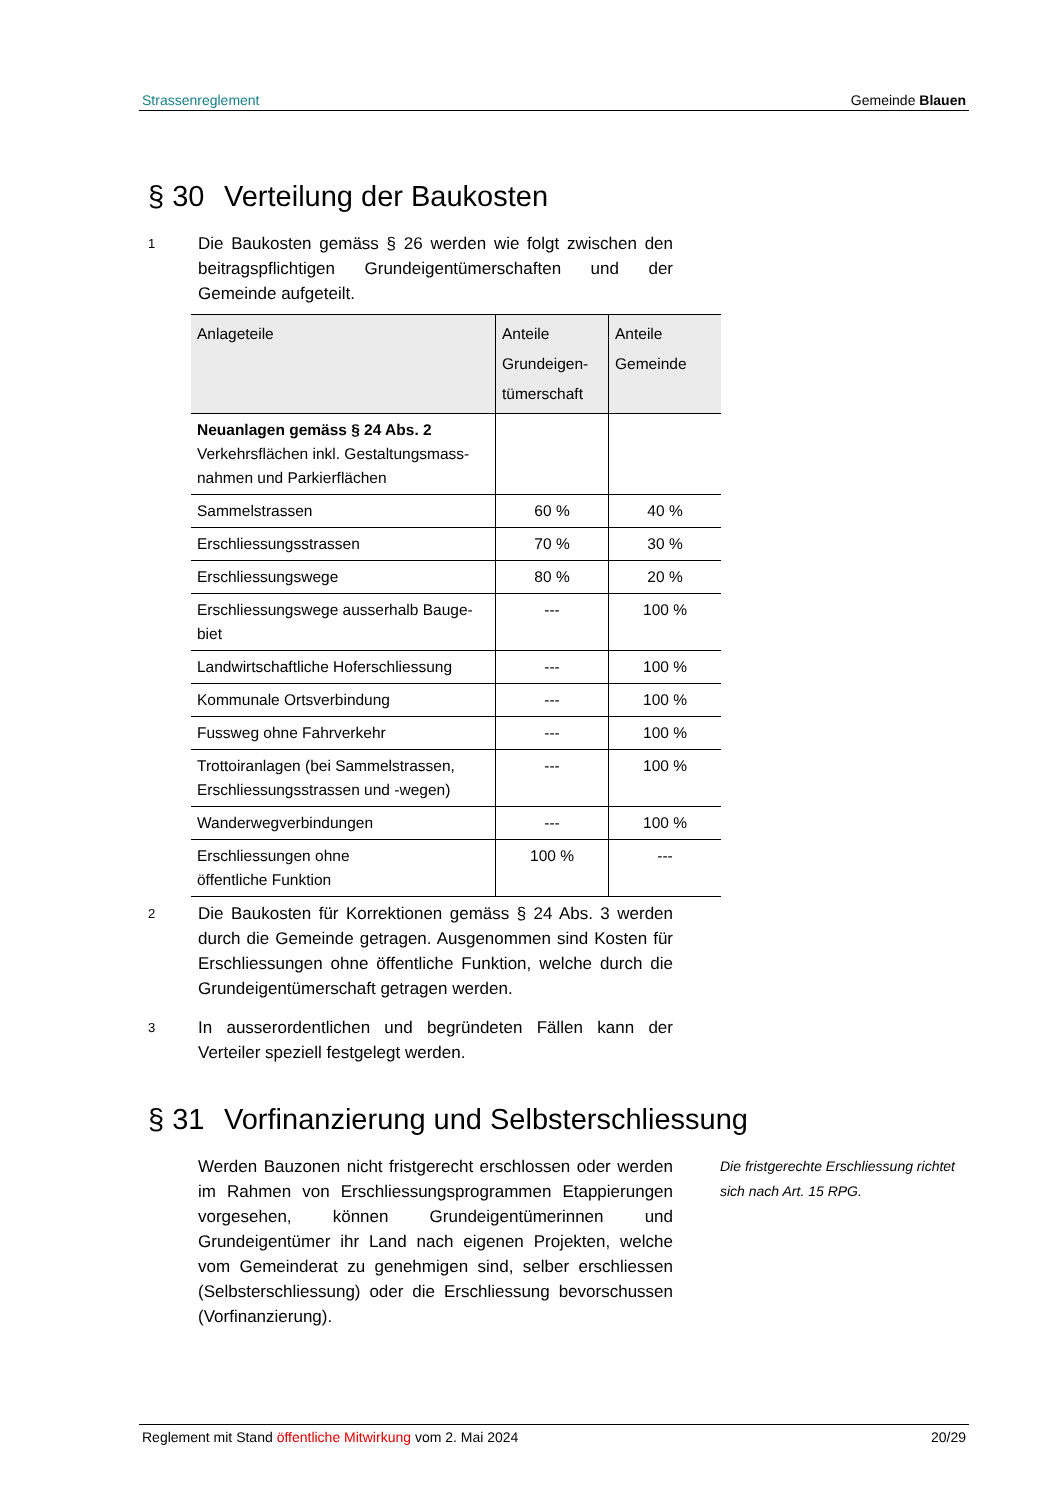Strassenreglement Gemeinde Blauen
§ 30 Verteilung der Baukosten
1
Die Baukosten gemäss § 26 werden wie folgt zwischen den beitragspflichtigen Grundeigentümerschaften und der Gemeinde aufgeteilt.
| Anlageteile | Anteile Grundeigen- tümerschaft | Anteile Gemeinde |
| --- | --- | --- |
| Neuanlagen gemäss § 24 Abs. 2 Verkehrsflächen inkl. Gestaltungsmass-nahmen und Parkierflächen | | |
| Sammelstrassen | 60 % | 40 % |
| Erschliessungsstrassen | 70 % | 30 % |
| Erschliessungswege | 80 % | 20 % |
| Erschliessungswege ausserhalb Bauge-biet | --- | 100 % |
| Landwirtschaftliche Hoferschliessung | --- | 100 % |
| Kommunale Ortsverbindung | --- | 100 % |
| Fussweg ohne Fahrverkehr | --- | 100 % |
| Trottoiranlagen (bei Sammelstrassen, Erschliessungsstrassen und -wegen) | --- | 100 % |
| Wanderwegverbindungen | --- | 100 % |
| Erschliessungen ohne öffentliche Funktion | 100 % | --- |
2
Die Baukosten für Korrektionen gemäss § 24 Abs. 3 werden durch die Gemeinde getragen. Ausgenommen sind Kosten für Erschliessungen ohne öffentliche Funktion, welche durch die Grundeigentümerschaft getragen werden.
3
In ausserordentlichen und begründeten Fällen kann der Verteiler speziell festgelegt werden.
§ 31 Vorfinanzierung und Selbsterschliessung
Werden Bauzonen nicht fristgerecht erschlossen oder werden im Rahmen von Erschliessungsprogrammen Etappierungen vorgesehen, können Grundeigentümerinnen und Grundeigentümer ihr Land nach eigenen Projekten, welche vom Gemeinderat zu genehmigen sind, selber erschliessen (Selbsterschliessung) oder die Erschliessung bevorschussen (Vorfinanzierung).
Die fristgerechte Erschliessung richtet sich nach Art. 15 RPG.
Reglement mit Stand öffentliche Mitwirkung vom 2. Mai 2024 20/29